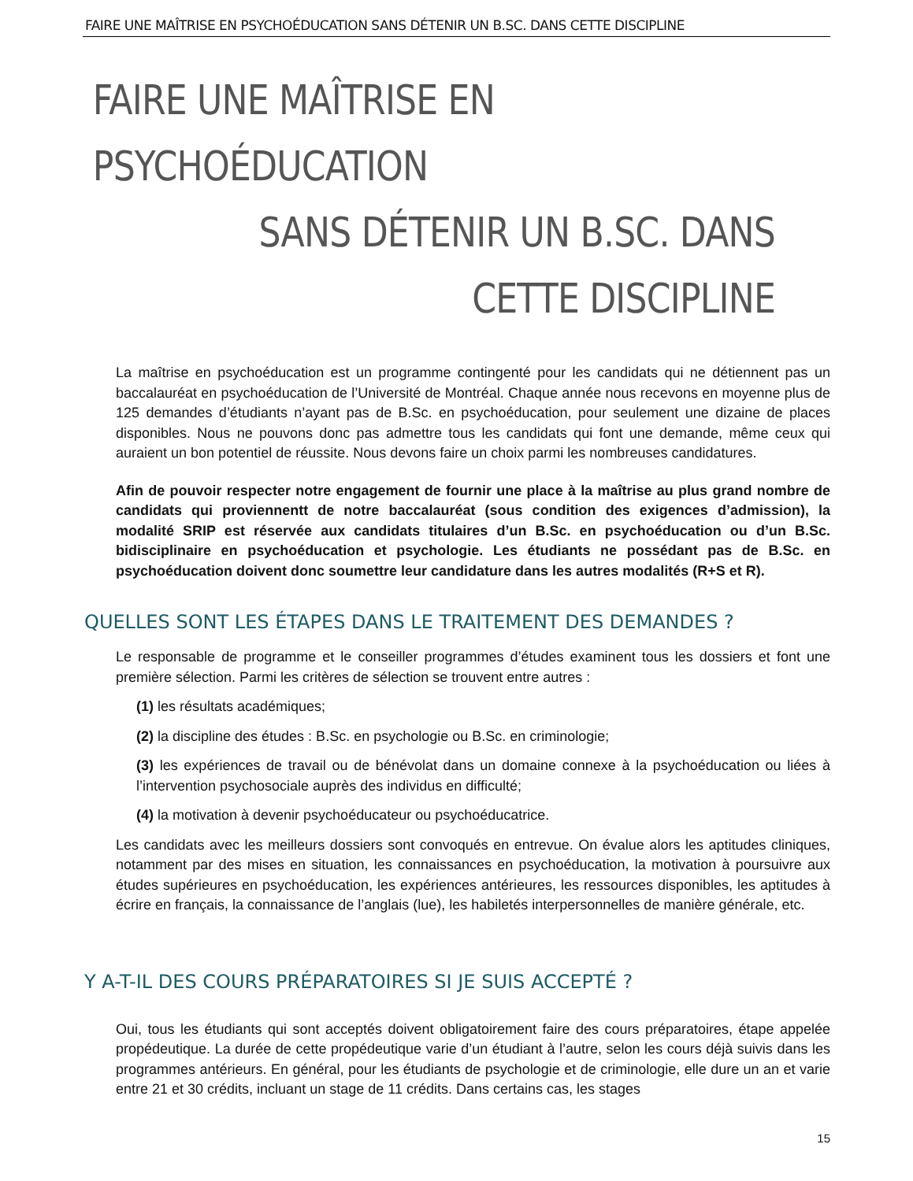FAIRE UNE MAÎTRISE EN PSYCHOÉDUCATION SANS DÉTENIR UN B.SC. DANS CETTE DISCIPLINE
FAIRE UNE MAÎTRISE EN PSYCHOÉDUCATION
SANS DÉTENIR UN B.SC. DANS
CETTE DISCIPLINE
La maîtrise en psychoéducation est un programme contingenté pour les candidats qui ne détiennent pas un baccalauréat en psychoéducation de l’Université de Montréal. Chaque année nous recevons en moyenne plus de 125 demandes d’étudiants n’ayant pas de B.Sc. en psychoéducation, pour seulement une dizaine de places disponibles. Nous ne pouvons donc pas admettre tous les candidats qui font une demande, même ceux qui auraient un bon potentiel de réussite. Nous devons faire un choix parmi les nombreuses candidatures.
Afin de pouvoir respecter notre engagement de fournir une place à la maîtrise au plus grand nombre de candidats qui proviennentt de notre baccalauréat (sous condition des exigences d’admission), la modalité SRIP est réservée aux candidats titulaires d’un B.Sc. en psychoéducation ou d’un B.Sc. bidisciplinaire en psychoéducation et psychologie. Les étudiants ne possédant pas de B.Sc. en psychoéducation doivent donc soumettre leur candidature dans les autres modalités (R+S et R).
QUELLES SONT LES ÉTAPES DANS LE TRAITEMENT DES DEMANDES ?
Le responsable de programme et le conseiller programmes d’études examinent tous les dossiers et font une première sélection. Parmi les critères de sélection se trouvent entre autres :
(1) les résultats académiques;
(2) la discipline des études : B.Sc. en psychologie ou B.Sc. en criminologie;
(3) les expériences de travail ou de bénévolat dans un domaine connexe à la psychoéducation ou liées à l’intervention psychosociale auprès des individus en difficulté;
(4) la motivation à devenir psychoéducateur ou psychoéducatrice.
Les candidats avec les meilleurs dossiers sont convoqués en entrevue. On évalue alors les aptitudes cliniques, notamment par des mises en situation, les connaissances en psychoéducation, la motivation à poursuivre aux études supérieures en psychoéducation, les expériences antérieures, les ressources disponibles, les aptitudes à écrire en français, la connaissance de l’anglais (lue), les habiletés interpersonnelles de manière générale, etc.
Y A-T-IL DES COURS PRÉPARATOIRES SI JE SUIS ACCEPTÉ ?
Oui, tous les étudiants qui sont acceptés doivent obligatoirement faire des cours préparatoires, étape appelée propédeutique. La durée de cette propédeutique varie d’un étudiant à l’autre, selon les cours déjà suivis dans les programmes antérieurs. En général, pour les étudiants de psychologie et de criminologie, elle dure un an et varie entre 21 et 30 crédits, incluant un stage de 11 crédits. Dans certains cas, les stages
15